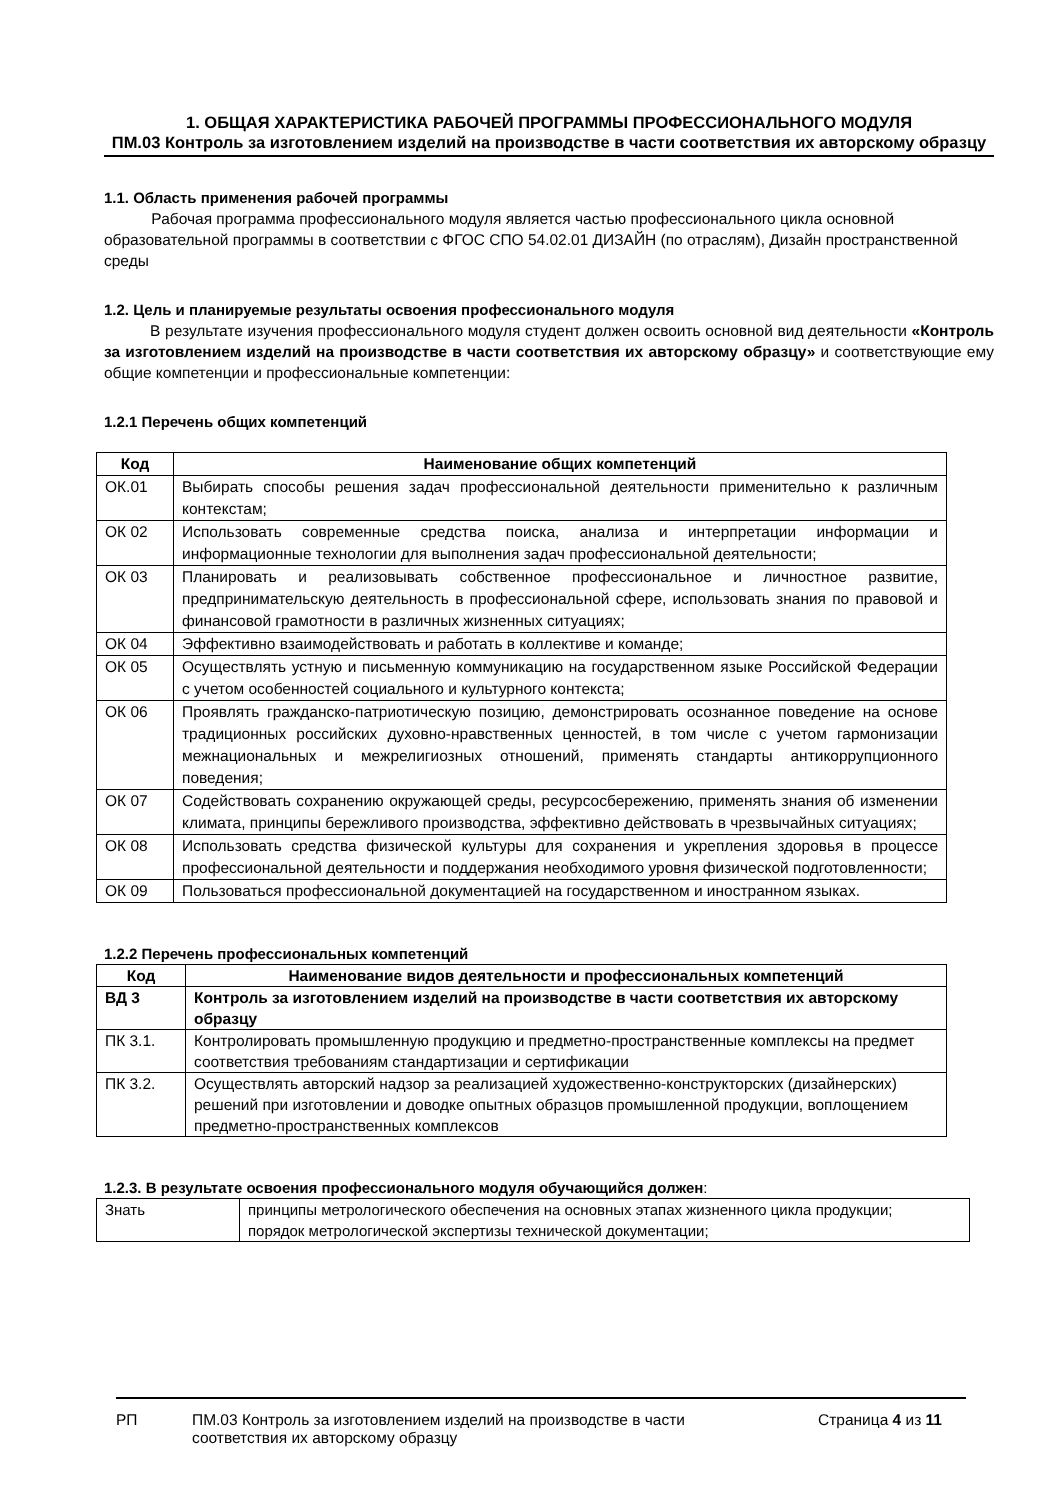1. ОБЩАЯ ХАРАКТЕРИСТИКА РАБОЧЕЙ ПРОГРАММЫ ПРОФЕССИОНАЛЬНОГО МОДУЛЯ
ПМ.03 Контроль за изготовлением изделий на производстве в части соответствия их авторскому образцу
1.1. Область применения рабочей программы
Рабочая программа профессионального модуля является частью профессионального цикла основной образовательной программы в соответствии с ФГОС СПО 54.02.01 ДИЗАЙН (по отраслям), Дизайн пространственной среды
1.2. Цель и планируемые результаты освоения профессионального модуля
В результате изучения профессионального модуля студент должен освоить основной вид деятельности «Контроль за изготовлением изделий на производстве в части соответствия их авторскому образцу» и соответствующие ему общие компетенции и профессиональные компетенции:
1.2.1 Перечень общих компетенций
| Код | Наименование общих компетенций |
| --- | --- |
| ОК.01 | Выбирать способы решения задач профессиональной деятельности применительно к различным контекстам; |
| ОК 02 | Использовать современные средства поиска, анализа и интерпретации информации и информационные технологии для выполнения задач профессиональной деятельности; |
| ОК 03 | Планировать и реализовывать собственное профессиональное и личностное развитие, предпринимательскую деятельность в профессиональной сфере, использовать знания по правовой и финансовой грамотности в различных жизненных ситуациях; |
| ОК 04 | Эффективно взаимодействовать и работать в коллективе и команде; |
| ОК 05 | Осуществлять устную и письменную коммуникацию на государственном языке Российской Федерации с учетом особенностей социального и культурного контекста; |
| ОК 06 | Проявлять гражданско-патриотическую позицию, демонстрировать осознанное поведение на основе традиционных российских духовно-нравственных ценностей, в том числе с учетом гармонизации межнациональных и межрелигиозных отношений, применять стандарты антикоррупционного поведения; |
| ОК 07 | Содействовать сохранению окружающей среды, ресурсосбережению, применять знания об изменении климата, принципы бережливого производства, эффективно действовать в чрезвычайных ситуациях; |
| ОК 08 | Использовать средства физической культуры для сохранения и укрепления здоровья в процессе профессиональной деятельности и поддержания необходимого уровня физической подготовленности; |
| ОК 09 | Пользоваться профессиональной документацией на государственном и иностранном языках. |
1.2.2 Перечень профессиональных компетенций
| Код | Наименование видов деятельности и профессиональных компетенций |
| --- | --- |
| ВД 3 | Контроль за изготовлением изделий на производстве в части соответствия их авторскому образцу |
| ПК 3.1. | Контролировать промышленную продукцию и предметно-пространственные комплексы на предмет соответствия требованиям стандартизации и сертификации |
| ПК 3.2. | Осуществлять авторский надзор за реализацией художественно-конструкторских (дизайнерских) решений при изготовлении и доводке опытных образцов промышленной продукции, воплощением предметно-пространственных комплексов |
1.2.3. В результате освоения профессионального модуля обучающийся должен:
| Знать | принципы метрологического обеспечения на основных этапах жизненного цикла продукции; порядок метрологической экспертизы технической документации; |
РП ПМ.03 Контроль за изготовлением изделий на производстве в части соответствия их авторскому образцу Страница 4 из 11